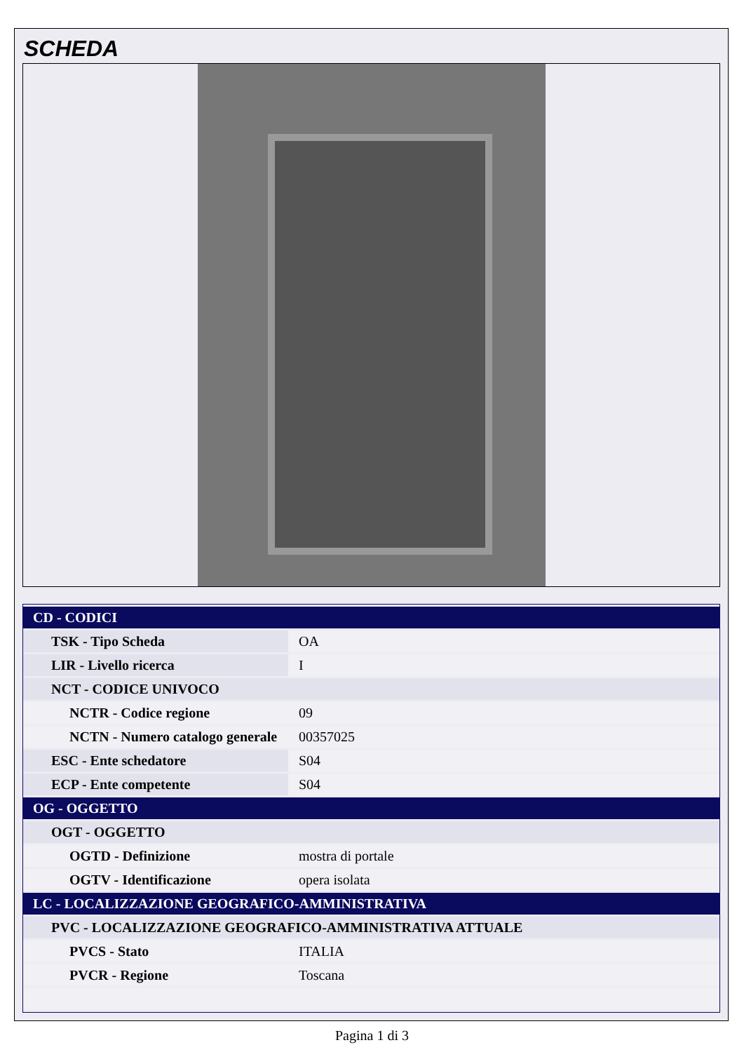SCHEDA
| CD - CODICI | |
| TSK - Tipo Scheda | OA |
| LIR - Livello ricerca | I |
| NCT - CODICE UNIVOCO | |
| NCTR - Codice regione | 09 |
| NCTN - Numero catalogo generale | 00357025 |
| ESC - Ente schedatore | S04 |
| ECP - Ente competente | S04 |
| OG - OGGETTO | |
| OGT - OGGETTO | |
| OGTD - Definizione | mostra di portale |
| OGTV - Identificazione | opera isolata |
| LC - LOCALIZZAZIONE GEOGRAFICO-AMMINISTRATIVA | |
| PVC - LOCALIZZAZIONE GEOGRAFICO-AMMINISTRATIVA ATTUALE | |
| PVCS - Stato | ITALIA |
| PVCR - Regione | Toscana |
Pagina 1 di 3